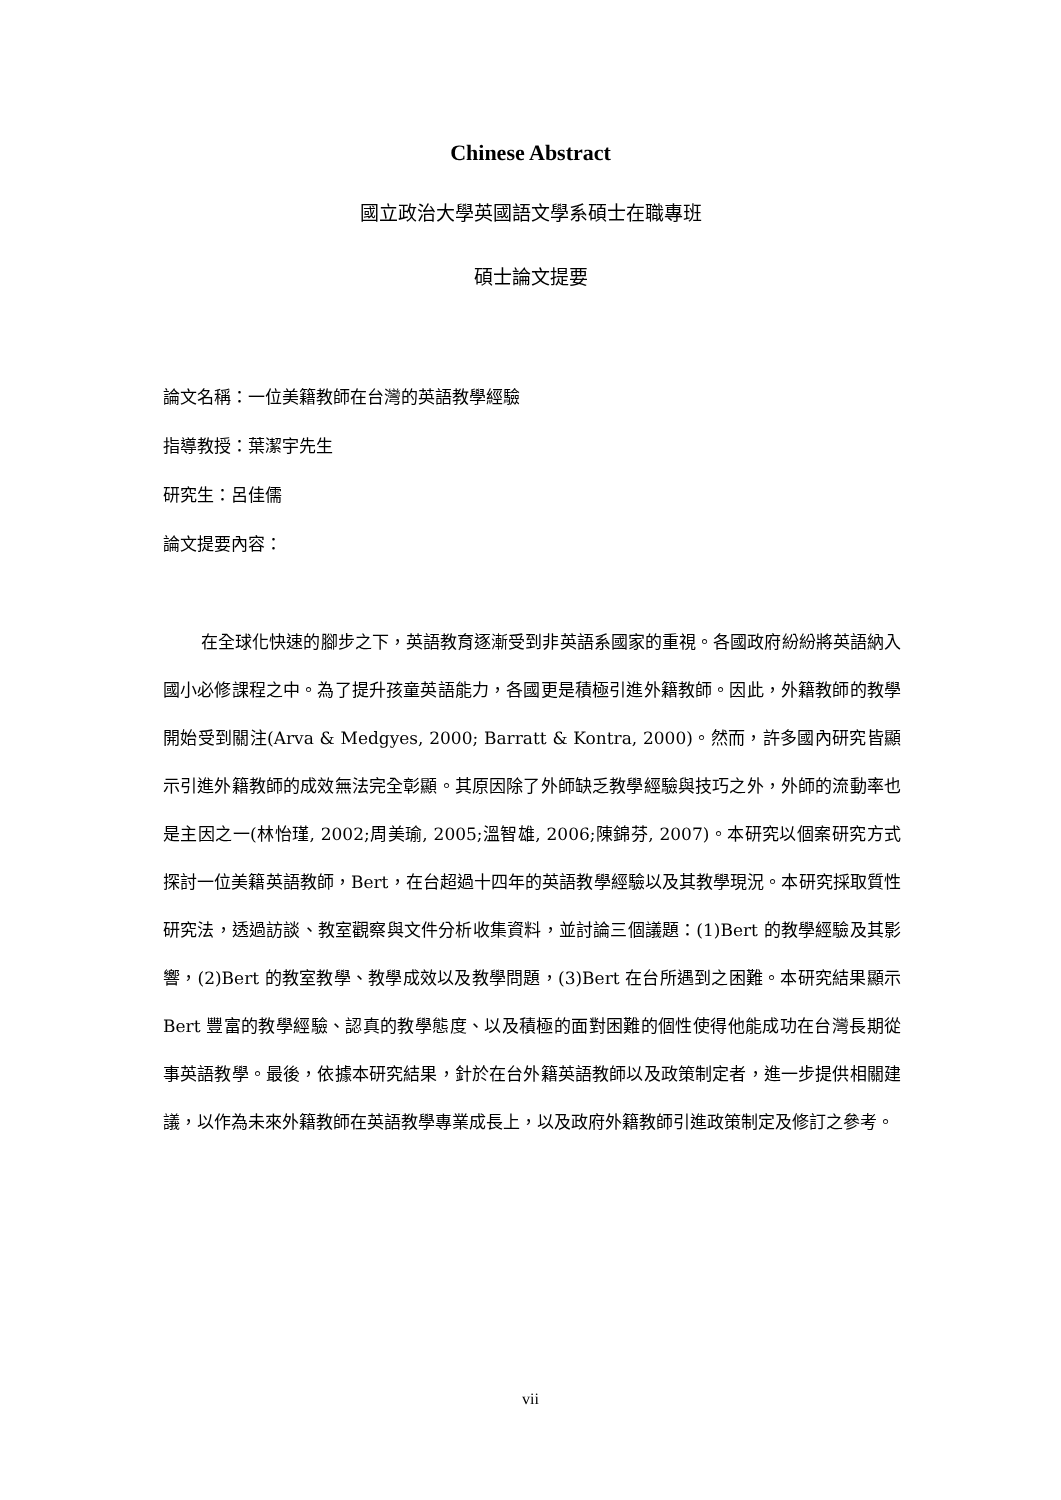Chinese Abstract
國立政治大學英國語文學系碩士在職專班
碩士論文提要
論文名稱：一位美籍教師在台灣的英語教學經驗
指導教授：葉潔宇先生
研究生：呂佳儒
論文提要內容：
在全球化快速的腳步之下，英語教育逐漸受到非英語系國家的重視。各國政府紛紛將英語納入國小必修課程之中。為了提升孩童英語能力，各國更是積極引進外籍教師。因此，外籍教師的教學開始受到關注(Arva & Medgyes, 2000; Barratt & Kontra, 2000)。然而，許多國內研究皆顯示引進外籍教師的成效無法完全彰顯。其原因除了外師缺乏教學經驗與技巧之外，外師的流動率也是主因之一(林怡瑾, 2002;周美瑜, 2005;溫智雄, 2006;陳錦芬, 2007)。本研究以個案研究方式探討一位美籍英語教師，Bert，在台超過十四年的英語教學經驗以及其教學現況。本研究採取質性研究法，透過訪談、教室觀察與文件分析收集資料，並討論三個議題：(1)Bert 的教學經驗及其影響，(2)Bert 的教室教學、教學成效以及教學問題，(3)Bert 在台所遇到之困難。本研究結果顯示 Bert 豐富的教學經驗、認真的教學態度、以及積極的面對困難的個性使得他能成功在台灣長期從事英語教學。最後，依據本研究結果，針於在台外籍英語教師以及政策制定者，進一步提供相關建議，以作為未來外籍教師在英語教學專業成長上，以及政府外籍教師引進政策制定及修訂之參考。
vii